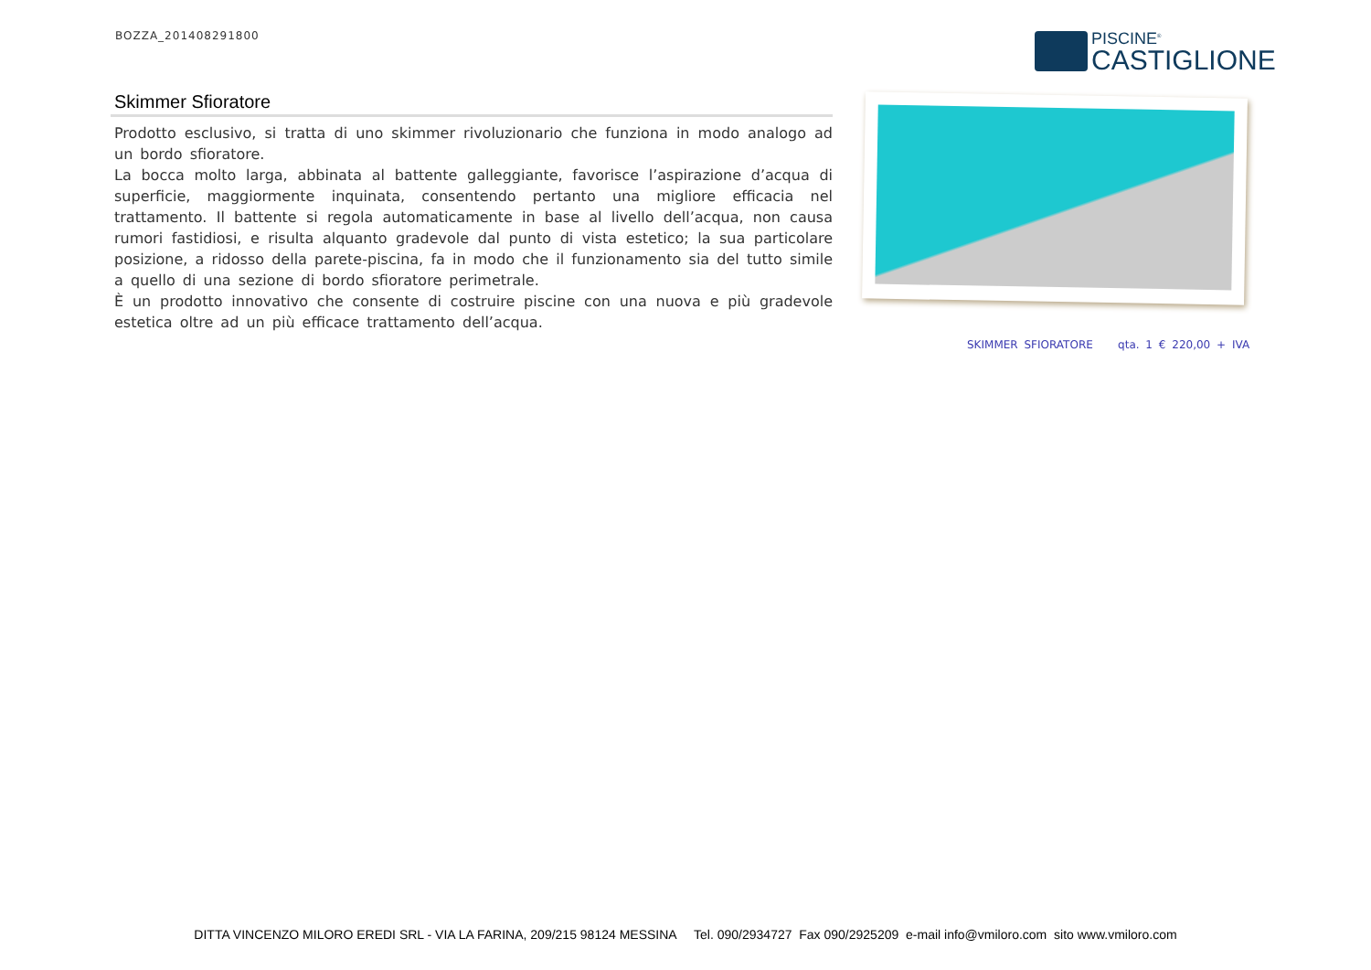BOZZA_201408291800
PISCINE<sup>®</sup>
CASTIGLIONE
Skimmer Sfioratore
Prodotto esclusivo, si tratta di uno skimmer rivoluzionario che funziona in modo analogo ad un bordo sfioratore.
La bocca molto larga, abbinata al battente galleggiante, favorisce l’aspirazione d’acqua di superficie, maggiormente inquinata, consentendo pertanto una migliore efficacia nel trattamento. Il battente si regola automaticamente in base al livello dell’acqua, non causa rumori fastidiosi, e risulta alquanto gradevole dal punto di vista estetico; la sua particolare posizione, a ridosso della parete-piscina, fa in modo che il funzionamento sia del tutto simile a quello di una sezione di bordo sfioratore perimetrale.
È un prodotto innovativo che consente di costruire piscine con una nuova e più gradevole estetica oltre ad un più efficace trattamento dell’acqua.
SKIMMER SFIORATORE qta. 1 € 220,00 + IVA
DITTA VINCENZO MILORO EREDI SRL - VIA LA FARINA, 209/215 98124 MESSINA Tel. 090/2934727 Fax 090/2925209 e-mail info@vmiloro.com sito www.vmiloro.com